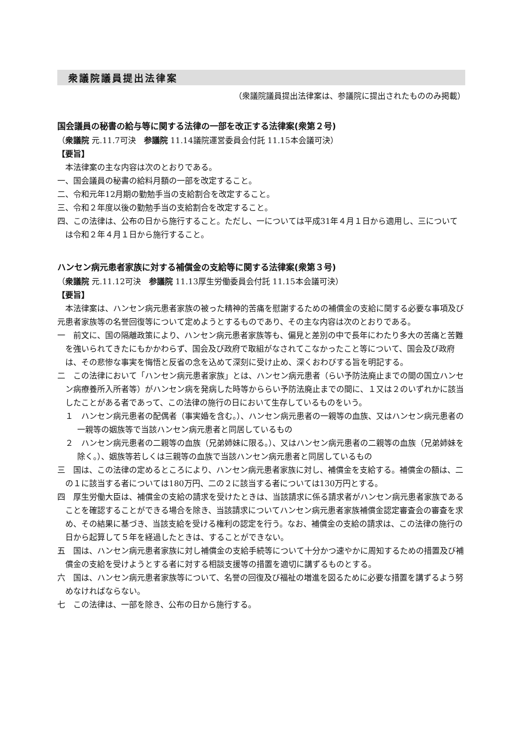衆議院議員提出法律案
（衆議院議員提出法律案は、参議院に提出されたもののみ掲載）
国会議員の秘書の給与等に関する法律の一部を改正する法律案(衆第２号)
（衆議院 元.11.7可決　参議院 11.14議院運営委員会付託 11.15本会議可決）
【要旨】
　本法律案の主な内容は次のとおりである。
一、国会議員の秘書の給料月額の一部を改定すること。
二、令和元年12月期の勤勉手当の支給割合を改定すること。
三、令和２年度以後の勤勉手当の支給割合を改定すること。
四、この法律は、公布の日から施行すること。ただし、一については平成31年４月１日から適用し、三については令和２年４月１日から施行すること。
ハンセン病元患者家族に対する補償金の支給等に関する法律案(衆第３号)
（衆議院 元.11.12可決　参議院 11.13厚生労働委員会付託 11.15本会議可決）
【要旨】
　本法律案は、ハンセン病元患者家族の被った精神的苦痛を慰謝するための補償金の支給に関する必要な事項及び元患者家族等の名誉回復等について定めようとするものであり、その主な内容は次のとおりである。
一　前文に、国の隔離政策により、ハンセン病元患者家族等も、偏見と差別の中で長年にわたり多大の苦痛と苦難を強いられてきたにもかかわらず、国会及び政府で取組がなされてこなかったこと等について、国会及び政府は、その悲惨な事実を悔悟と反省の念を込めて深刻に受け止め、深くおわびする旨を明記する。
二　この法律において「ハンセン病元患者家族」とは、ハンセン病元患者（らい予防法廃止までの間の国立ハンセン病療養所入所者等）がハンセン病を発病した時等かららい予防法廃止までの間に、１又は２のいずれかに該当したことがある者であって、この法律の施行の日において生存しているものをいう。
１　ハンセン病元患者の配偶者（事実婚を含む。）、ハンセン病元患者の一親等の血族、又はハンセン病元患者の一親等の姻族等で当該ハンセン病元患者と同居しているもの
２　ハンセン病元患者の二親等の血族（兄弟姉妹に限る。）、又はハンセン病元患者の二親等の血族（兄弟姉妹を除く。）、姻族等若しくは三親等の血族で当該ハンセン病元患者と同居しているもの
三　国は、この法律の定めるところにより、ハンセン病元患者家族に対し、補償金を支給する。補償金の額は、二の１に該当する者については180万円、二の２に該当する者については130万円とする。
四　厚生労働大臣は、補償金の支給の請求を受けたときは、当該請求に係る請求者がハンセン病元患者家族であることを確認することができる場合を除き、当該請求についてハンセン病元患者家族補償金認定審査会の審査を求め、その結果に基づき、当該支給を受ける権利の認定を行う。なお、補償金の支給の請求は、この法律の施行の日から起算して５年を経過したときは、することができない。
五　国は、ハンセン病元患者家族に対し補償金の支給手続等について十分かつ速やかに周知するための措置及び補償金の支給を受けようとする者に対する相談支援等の措置を適切に講ずるものとする。
六　国は、ハンセン病元患者家族等について、名誉の回復及び福祉の増進を図るために必要な措置を講ずるよう努めなければならない。
七　この法律は、一部を除き、公布の日から施行する。